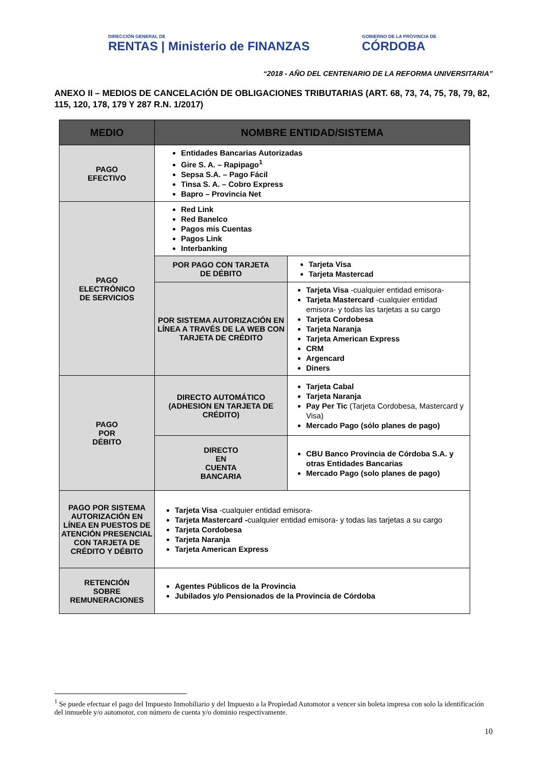DIRECCIÓN GENERAL DE
RENTAS | Ministerio de FINANZAS
GOBIERNO DE LA PROVINCIA DE
CÓRDOBA
“2018 - AÑO DEL CENTENARIO DE LA REFORMA UNIVERSITARIA”
ANEXO II – MEDIOS DE CANCELACIÓN DE OBLIGACIONES TRIBUTARIAS (ART. 68, 73, 74, 75, 78, 79, 82, 115, 120, 178, 179 Y 287 R.N. 1/2017)
| MEDIO | NOMBRE ENTIDAD/SISTEMA | |
| --- | --- | --- |
| PAGO EFECTIVO | Entidades Bancarias Autorizadas Gire S. A. – Rapipago<sup>1</sup> Sepsa S.A. – Pago Fácil Tinsa S. A. – Cobro Express Bapro – Provincia Net | |
| PAGO ELECTRÓNICO DE SERVICIOS | Red Link Red Banelco Pagos mis Cuentas Pagos Link Interbanking | |
| | POR PAGO CON TARJETA DE DÉBITO | Tarjeta Visa Tarjeta Mastercad |
| | POR SISTEMA AUTORIZACIÓN EN LÍNEA A TRAVÉS DE LA WEB CON TARJETA DE CRÉDITO | Tarjeta Visa -cualquier entidad emisora- Tarjeta Mastercard -cualquier entidad emisora- y todas las tarjetas a su cargo Tarjeta Cordobesa Tarjeta Naranja Tarjeta American Express CRM Argencard Diners |
| PAGO POR DÉBITO | DIRECTO AUTOMÁTICO (ADHESION EN TARJETA DE CRÉDITO) | Tarjeta Cabal Tarjeta Naranja Pay Per Tic (Tarjeta Cordobesa, Mastercard y Visa) Mercado Pago (sólo planes de pago) |
| | DIRECTO EN CUENTA BANCARIA | CBU Banco Provincia de Córdoba S.A. y otras Entidades Bancarias Mercado Pago (solo planes de pago) |
| PAGO POR SISTEMA AUTORIZACIÓN EN LÍNEA EN PUESTOS DE ATENCIÓN PRESENCIAL CON TARJETA DE CRÉDITO Y DÉBITO | Tarjeta Visa -cualquier entidad emisora- Tarjeta Mastercard - cualquier entidad emisora- y todas las tarjetas a su cargo Tarjeta Cordobesa Tarjeta Naranja Tarjeta American Express | |
| RETENCIÓN SOBRE REMUNERACIONES | Agentes Públicos de la Provincia Jubilados y/o Pensionados de la Provincia de Córdoba | |
<sup>1</sup> Se puede efectuar el pago del Impuesto Inmobiliario y del Impuesto a la Propiedad Automotor a vencer sin boleta impresa con solo la identificación del inmueble y/o automotor, con número de cuenta y/o dominio respectivamente.
10